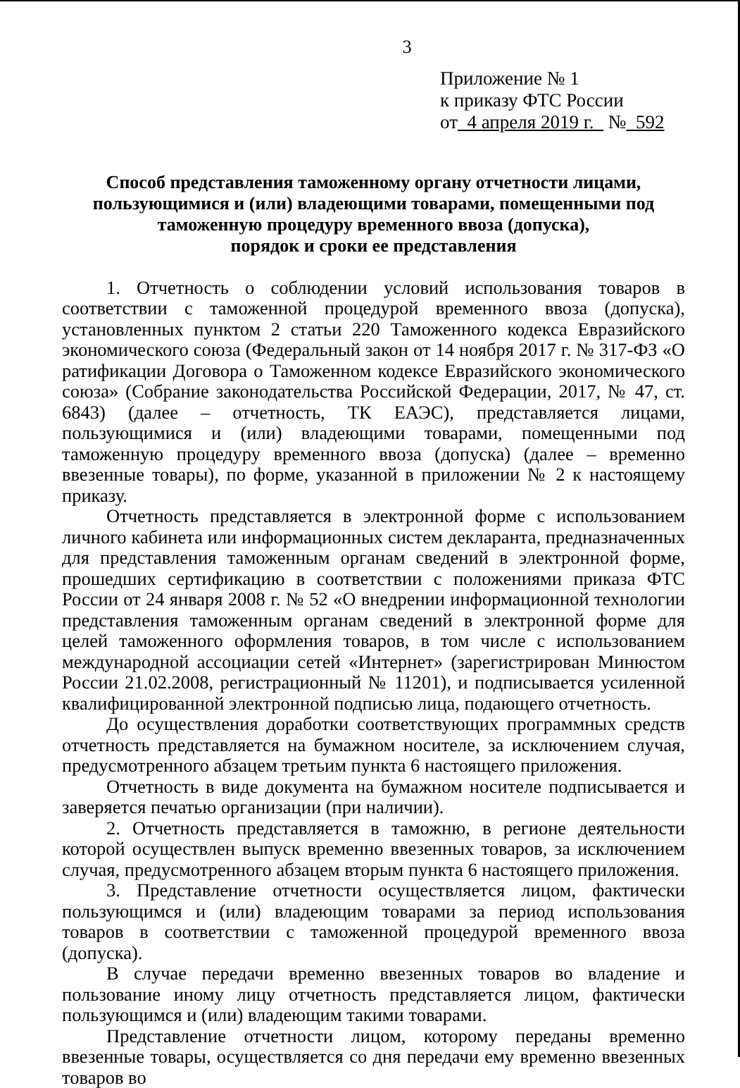3
Приложение № 1
к приказу ФТС России
от 4 апреля 2019 г. № 592
Способ представления таможенному органу отчетности лицами,
пользующимися и (или) владеющими товарами, помещенными под
таможенную процедуру временного ввоза (допуска),
порядок и сроки ее представления
1. Отчетность о соблюдении условий использования товаров в соответствии с таможенной процедурой временного ввоза (допуска), установленных пунктом 2 статьи 220 Таможенного кодекса Евразийского экономического союза (Федеральный закон от 14 ноября 2017 г. № 317-ФЗ «О ратификации Договора о Таможенном кодексе Евразийского экономического союза» (Собрание законодательства Российской Федерации, 2017, № 47, ст. 6843) (далее – отчетность, ТК ЕАЭС), представляется лицами, пользующимися и (или) владеющими товарами, помещенными под таможенную процедуру временного ввоза (допуска) (далее – временно ввезенные товары), по форме, указанной в приложении № 2 к настоящему приказу.
Отчетность представляется в электронной форме с использованием личного кабинета или информационных систем декларанта, предназначенных для представления таможенным органам сведений в электронной форме, прошедших сертификацию в соответствии с положениями приказа ФТС России от 24 января 2008 г. № 52 «О внедрении информационной технологии представления таможенным органам сведений в электронной форме для целей таможенного оформления товаров, в том числе с использованием международной ассоциации сетей «Интернет» (зарегистрирован Минюстом России 21.02.2008, регистрационный № 11201), и подписывается усиленной квалифицированной электронной подписью лица, подающего отчетность.
До осуществления доработки соответствующих программных средств отчетность представляется на бумажном носителе, за исключением случая, предусмотренного абзацем третьим пункта 6 настоящего приложения.
Отчетность в виде документа на бумажном носителе подписывается и заверяется печатью организации (при наличии).
2. Отчетность представляется в таможню, в регионе деятельности которой осуществлен выпуск временно ввезенных товаров, за исключением случая, предусмотренного абзацем вторым пункта 6 настоящего приложения.
3. Представление отчетности осуществляется лицом, фактически пользующимся и (или) владеющим товарами за период использования товаров в соответствии с таможенной процедурой временного ввоза (допуска).
В случае передачи временно ввезенных товаров во владение и пользование иному лицу отчетность представляется лицом, фактически пользующимся и (или) владеющим такими товарами.
Представление отчетности лицом, которому переданы временно ввезенные товары, осуществляется со дня передачи ему временно ввезенных товаров во